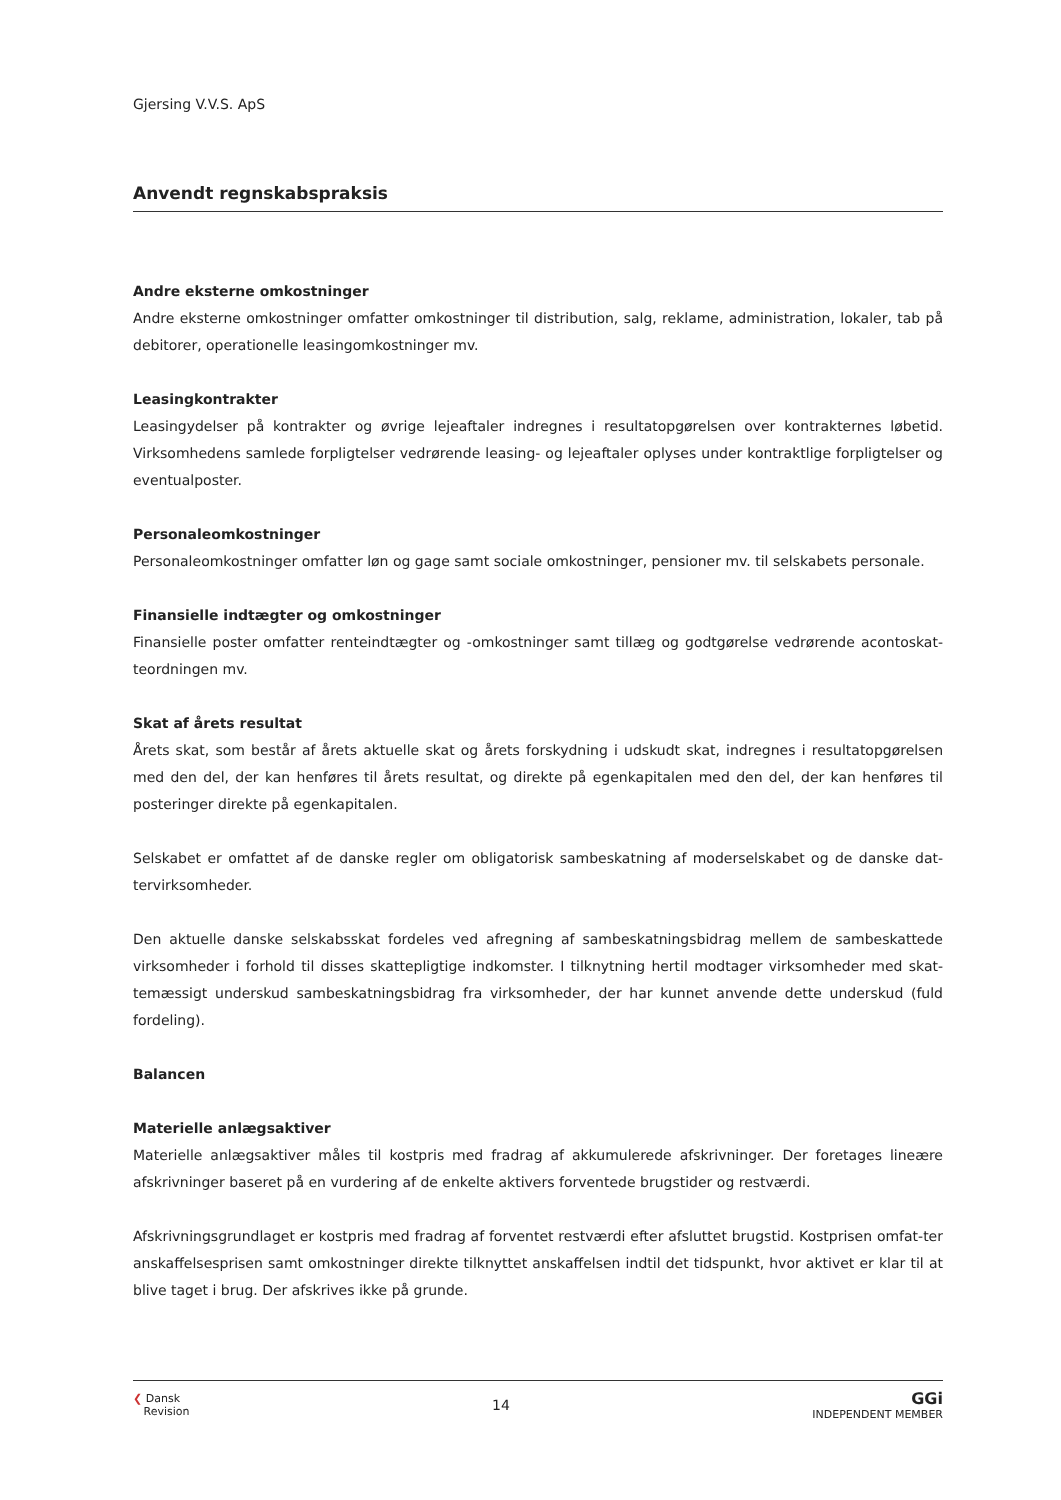Gjersing V.V.S. ApS
Anvendt regnskabspraksis
Andre eksterne omkostninger
Andre eksterne omkostninger omfatter omkostninger til distribution, salg, reklame, administration, lokaler, tab på debitorer, operationelle leasingomkostninger mv.
Leasingkontrakter
Leasingydelser på kontrakter og øvrige lejeaftaler indregnes i resultatopgørelsen over kontrakternes løbetid. Virksomhedens samlede forpligtelser vedrørende leasing- og lejeaftaler oplyses under kontraktlige forpligtelser og eventualposter.
Personaleomkostninger
Personaleomkostninger omfatter løn og gage samt sociale omkostninger, pensioner mv. til selskabets personale.
Finansielle indtægter og omkostninger
Finansielle poster omfatter renteindtægter og -omkostninger samt tillæg og godtgørelse vedrørende acontoskat-teordningen mv.
Skat af årets resultat
Årets skat, som består af årets aktuelle skat og årets forskydning i udskudt skat, indregnes i resultatopgørelsen med den del, der kan henføres til årets resultat, og direkte på egenkapitalen med den del, der kan henføres til posteringer direkte på egenkapitalen.
Selskabet er omfattet af de danske regler om obligatorisk sambeskatning af moderselskabet og de danske dat-tervirksomheder.
Den aktuelle danske selskabsskat fordeles ved afregning af sambeskatningsbidrag mellem de sambeskattede virksomheder i forhold til disses skattepligtige indkomster. I tilknytning hertil modtager virksomheder med skat-temæssigt underskud sambeskatningsbidrag fra virksomheder, der har kunnet anvende dette underskud (fuld fordeling).
Balancen
Materielle anlægsaktiver
Materielle anlægsaktiver måles til kostpris med fradrag af akkumulerede afskrivninger. Der foretages lineære afskrivninger baseret på en vurdering af de enkelte aktivers forventede brugstider og restværdi.
Afskrivningsgrundlaget er kostpris med fradrag af forventet restværdi efter afsluttet brugstid. Kostprisen omfat-ter anskaffelsesprisen samt omkostninger direkte tilknyttet anskaffelsen indtil det tidspunkt, hvor aktivet er klar til at blive taget i brug. Der afskrives ikke på grunde.
❮ Dansk
Revision
14
GGi
INDEPENDENT MEMBER